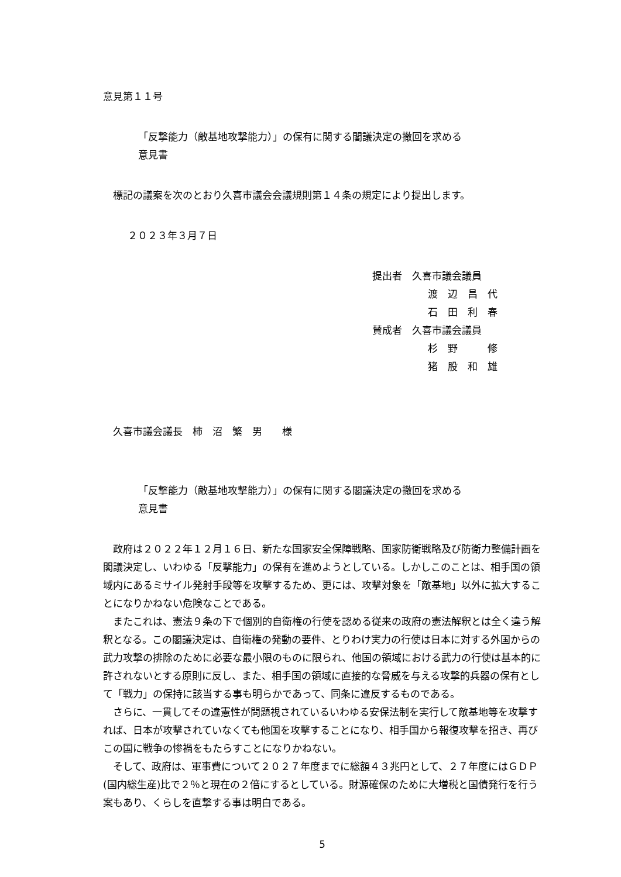意見第１１号
「反撃能力（敵基地攻撃能力）」の保有に関する閣議決定の撤回を求める
意見書
標記の議案を次のとおり久喜市議会会議規則第１４条の規定により提出します。
２０２３年３月７日
提出者　久喜市議会議員
渡　辺　昌　代
石　田　利　春
賛成者　久喜市議会議員
杉　野　　　修
猪　股　和　雄
久喜市議会議長　柿　沼　繁　男　　様
「反撃能力（敵基地攻撃能力）」の保有に関する閣議決定の撤回を求める
意見書
政府は２０２２年１２月１６日、新たな国家安全保障戦略、国家防衛戦略及び防衛力整備計画を閣議決定し、いわゆる「反撃能力」の保有を進めようとしている。しかしこのことは、相手国の領域内にあるミサイル発射手段等を攻撃するため、更には、攻撃対象を「敵基地」以外に拡大することになりかねない危険なことである。
またこれは、憲法９条の下で個別的自衛権の行使を認める従来の政府の憲法解釈とは全く違う解釈となる。この閣議決定は、自衛権の発動の要件、とりわけ実力の行使は日本に対する外国からの武力攻撃の排除のために必要な最小限のものに限られ、他国の領域における武力の行使は基本的に許されないとする原則に反し、また、相手国の領域に直接的な脅威を与える攻撃的兵器の保有として「戦力」の保持に該当する事も明らかであって、同条に違反するものである。
さらに、一貫してその違憲性が問題視されているいわゆる安保法制を実行して敵基地等を攻撃すれば、日本が攻撃されていなくても他国を攻撃することになり、相手国から報復攻撃を招き、再びこの国に戦争の惨禍をもたらすことになりかねない。
そして、政府は、軍事費について２０２７年度までに総額４３兆円として、２７年度にはＧＤＰ(国内総生産)比で２％と現在の２倍にするとしている。財源確保のために大増税と国債発行を行う案もあり、くらしを直撃する事は明白である。
5